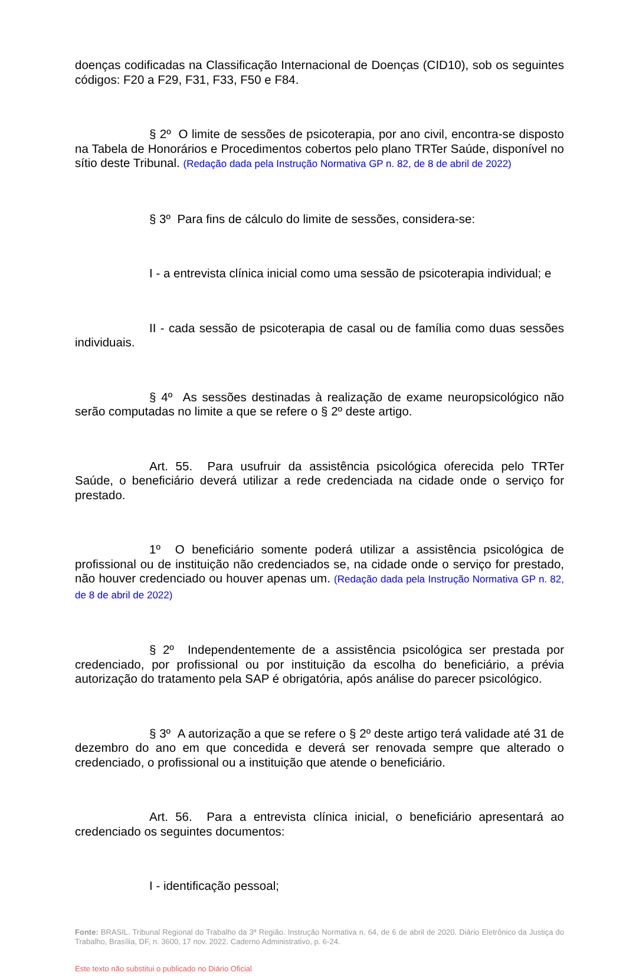doenças codificadas na Classificação Internacional de Doenças (CID10), sob os seguintes códigos: F20 a F29, F31, F33, F50 e F84.
§ 2º O limite de sessões de psicoterapia, por ano civil, encontra-se disposto na Tabela de Honorários e Procedimentos cobertos pelo plano TRTer Saúde, disponível no sítio deste Tribunal. (Redação dada pela Instrução Normativa GP n. 82, de 8 de abril de 2022)
§ 3º Para fins de cálculo do limite de sessões, considera-se:
I - a entrevista clínica inicial como uma sessão de psicoterapia individual; e
II - cada sessão de psicoterapia de casal ou de família como duas sessões individuais.
§ 4º As sessões destinadas à realização de exame neuropsicológico não serão computadas no limite a que se refere o § 2º deste artigo.
Art. 55. Para usufruir da assistência psicológica oferecida pelo TRTer Saúde, o beneficiário deverá utilizar a rede credenciada na cidade onde o serviço for prestado.
1º O beneficiário somente poderá utilizar a assistência psicológica de profissional ou de instituição não credenciados se, na cidade onde o serviço for prestado, não houver credenciado ou houver apenas um. (Redação dada pela Instrução Normativa GP n. 82, de 8 de abril de 2022)
§ 2º Independentemente de a assistência psicológica ser prestada por credenciado, por profissional ou por instituição da escolha do beneficiário, a prévia autorização do tratamento pela SAP é obrigatória, após análise do parecer psicológico.
§ 3º A autorização a que se refere o § 2º deste artigo terá validade até 31 de dezembro do ano em que concedida e deverá ser renovada sempre que alterado o credenciado, o profissional ou a instituição que atende o beneficiário.
Art. 56. Para a entrevista clínica inicial, o beneficiário apresentará ao credenciado os seguintes documentos:
I - identificação pessoal;
Fonte: BRASIL. Tribunal Regional do Trabalho da 3ª Região. Instrução Normativa n. 64, de 6 de abril de 2020. Diário Eletrônico da Justiça do Trabalho, Brasília, DF, n. 3600, 17 nov. 2022. Caderno Administrativo, p. 6-24.
Este texto não substitui o publicado no Diário Oficial